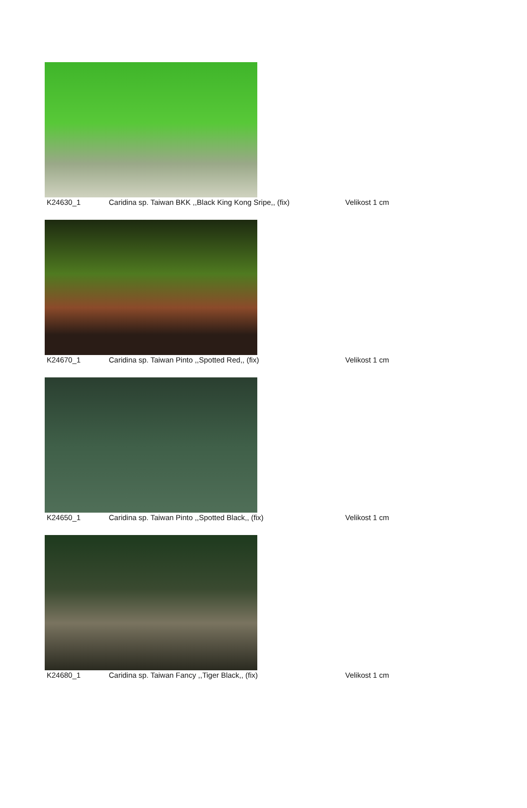K24630_1 Caridina sp. Taiwan BKK ,,Black King Kong Sripe,, (fix)
Velikost 1 cm
K24670_1 Caridina sp. Taiwan Pinto ,,Spotted Red,, (fix) Velikost 1 cm
K24650_1 Caridina sp. Taiwan Pinto ,,Spotted Black,, (fix) Velikost 1 cm
K24680_1 Caridina sp. Taiwan Fancy ,,Tiger Black,, (fix) Velikost 1 cm